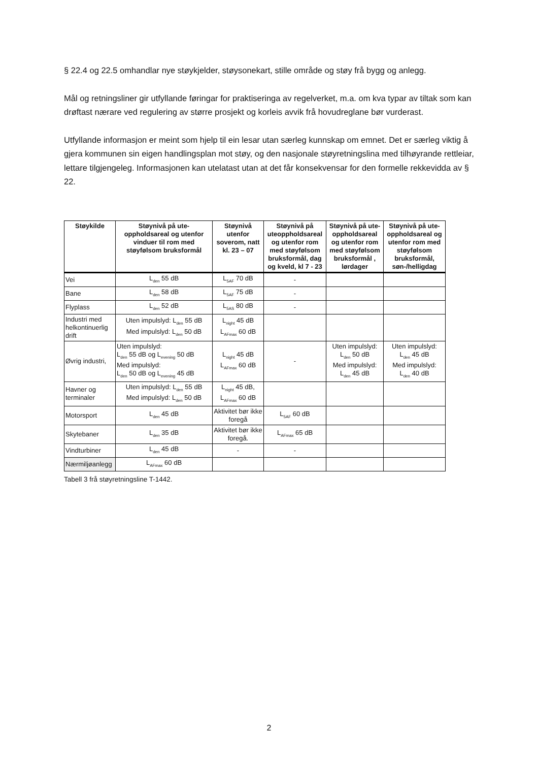§ 22.4 og 22.5 omhandlar nye støykjelder, støysonekart, stille område og støy frå bygg og anlegg.
Mål og retningsliner gir utfyllande føringar for praktiseringa av regelverket, m.a. om kva typar av tiltak som kan drøftast nærare ved regulering av større prosjekt og korleis avvik frå hovudreglane bør vurderast.
Utfyllande informasjon er meint som hjelp til ein lesar utan særleg kunnskap om emnet. Det er særleg viktig å gjera kommunen sin eigen handlingsplan mot støy, og den nasjonale støyretningslina med tilhøyrande rettleiar, lettare tilgjengeleg. Informasjonen kan utelatast utan at det får konsekvensar for den formelle rekkevidda av § 22.
| Støykilde | Støynivå på ute-oppholdsareal og utenfor vinduer til rom med støyfølsom bruksformål | Støynivå utenfor soverom, natt kl. 23 – 07 | Støynivå på uteoppholdsareal og utenfor rom med støyfølsom bruksformål, dag og kveld, kl 7 - 23 | Støynivå på ute-oppholdsareal og utenfor rom med støyfølsom bruksformål , lørdager | Støynivå på ute-oppholdsareal og utenfor rom med støyfølsom bruksformål, søn-/helligdag |
| --- | --- | --- | --- | --- | --- |
| Vei | L<sub>den</sub> 55 dB | L<sub>5AF</sub> 70 dB | - | | |
| Bane | L<sub>den</sub> 58 dB | L<sub>5AF</sub> 75 dB | - | | |
| Flyplass | L<sub>den</sub> 52 dB | L<sub>5AS</sub> 80 dB | - | | |
| Industri med helkontinuerlig drift | Uten impulslyd: L<sub>den</sub> 55 dB Med impulslyd: L<sub>den</sub> 50 dB | L<sub>night</sub> 45 dB L<sub>AFmax</sub> 60 dB | | | |
| Øvrig industri, | Uten impulslyd: L<sub>den</sub> 55 dB og L<sub>evening</sub> 50 dB Med impulslyd: L<sub>den</sub> 50 dB og L<sub>evening</sub> 45 dB | L<sub>night</sub> 45 dB L<sub>AFmax</sub> 60 dB | - | Uten impulslyd: L<sub>den</sub> 50 dB Med impulslyd: L<sub>den</sub> 45 dB | Uten impulslyd: L<sub>den</sub> 45 dB Med impulslyd: L<sub>den</sub> 40 dB |
| Havner og terminaler | Uten impulslyd: L<sub>den</sub> 55 dB Med impulslyd: L<sub>den</sub> 50 dB | L<sub>night</sub> 45 dB, L<sub>AFmax</sub> 60 dB | | | |
| Motorsport | L<sub>den</sub> 45 dB | Aktivitet bør ikke foregå | L<sub>5AF</sub> 60 dB | | |
| Skytebaner | L<sub>den</sub> 35 dB | Aktivitet bør ikke foregå. | L<sub>AFmax</sub> 65 dB | | |
| Vindturbiner | L<sub>den</sub> 45 dB | - | - | | |
| Nærmiljøanlegg | L<sub>AFmax</sub> 60 dB | | | | |
Tabell 3 frå støyretningsline T-1442.
2